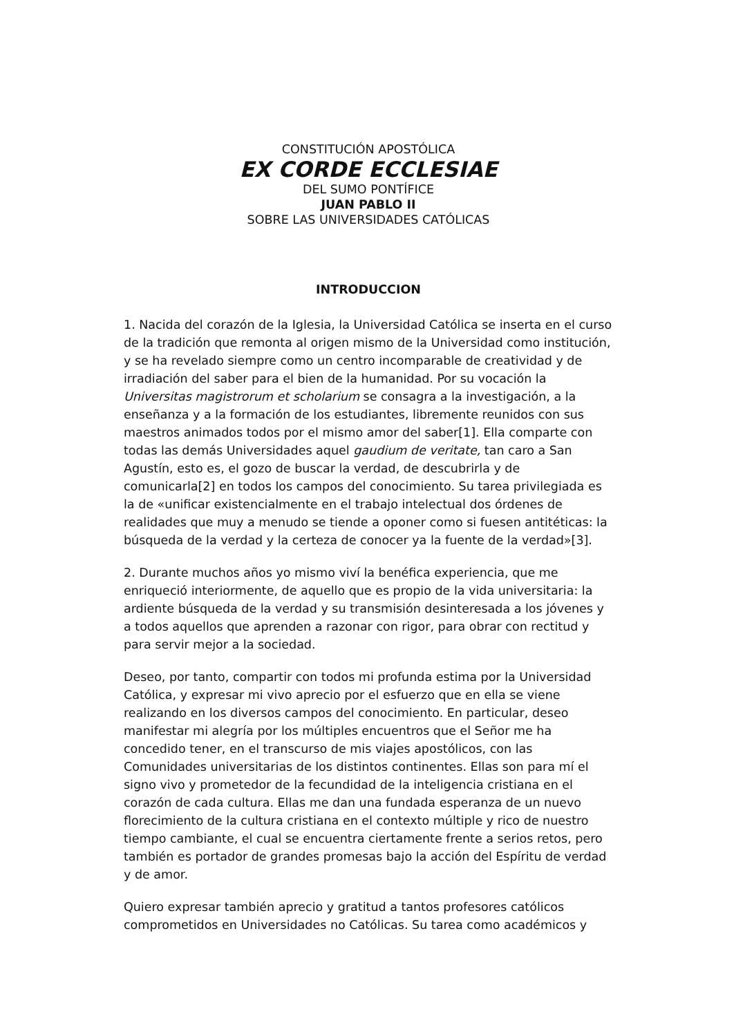CONSTITUCIÓN APOSTÓLICA
EX CORDE ECCLESIAE
DEL SUMO PONTÍFICE
JUAN PABLO II
SOBRE LAS UNIVERSIDADES CATÓLICAS
INTRODUCCION
1. Nacida del corazón de la Iglesia, la Universidad Católica se inserta en el curso de la tradición que remonta al origen mismo de la Universidad como institución, y se ha revelado siempre como un centro incomparable de creatividad y de irradiación del saber para el bien de la humanidad. Por su vocación la Universitas magistrorum et scholarium se consagra a la investigación, a la enseñanza y a la formación de los estudiantes, libremente reunidos con sus maestros animados todos por el mismo amor del saber[1]. Ella comparte con todas las demás Universidades aquel gaudium de veritate, tan caro a San Agustín, esto es, el gozo de buscar la verdad, de descubrirla y de comunicarla[2] en todos los campos del conocimiento. Su tarea privilegiada es la de «unificar existencialmente en el trabajo intelectual dos órdenes de realidades que muy a menudo se tiende a oponer como si fuesen antitéticas: la búsqueda de la verdad y la certeza de conocer ya la fuente de la verdad»[3].
2. Durante muchos años yo mismo viví la benéfica experiencia, que me enriqueció interiormente, de aquello que es propio de la vida universitaria: la ardiente búsqueda de la verdad y su transmisión desinteresada a los jóvenes y a todos aquellos que aprenden a razonar con rigor, para obrar con rectitud y para servir mejor a la sociedad.
Deseo, por tanto, compartir con todos mi profunda estima por la Universidad Católica, y expresar mi vivo aprecio por el esfuerzo que en ella se viene realizando en los diversos campos del conocimiento. En particular, deseo manifestar mi alegría por los múltiples encuentros que el Señor me ha concedido tener, en el transcurso de mis viajes apostólicos, con las Comunidades universitarias de los distintos continentes. Ellas son para mí el signo vivo y prometedor de la fecundidad de la inteligencia cristiana en el corazón de cada cultura. Ellas me dan una fundada esperanza de un nuevo florecimiento de la cultura cristiana en el contexto múltiple y rico de nuestro tiempo cambiante, el cual se encuentra ciertamente frente a serios retos, pero también es portador de grandes promesas bajo la acción del Espíritu de verdad y de amor.
Quiero expresar también aprecio y gratitud a tantos profesores católicos comprometidos en Universidades no Católicas. Su tarea como académicos y